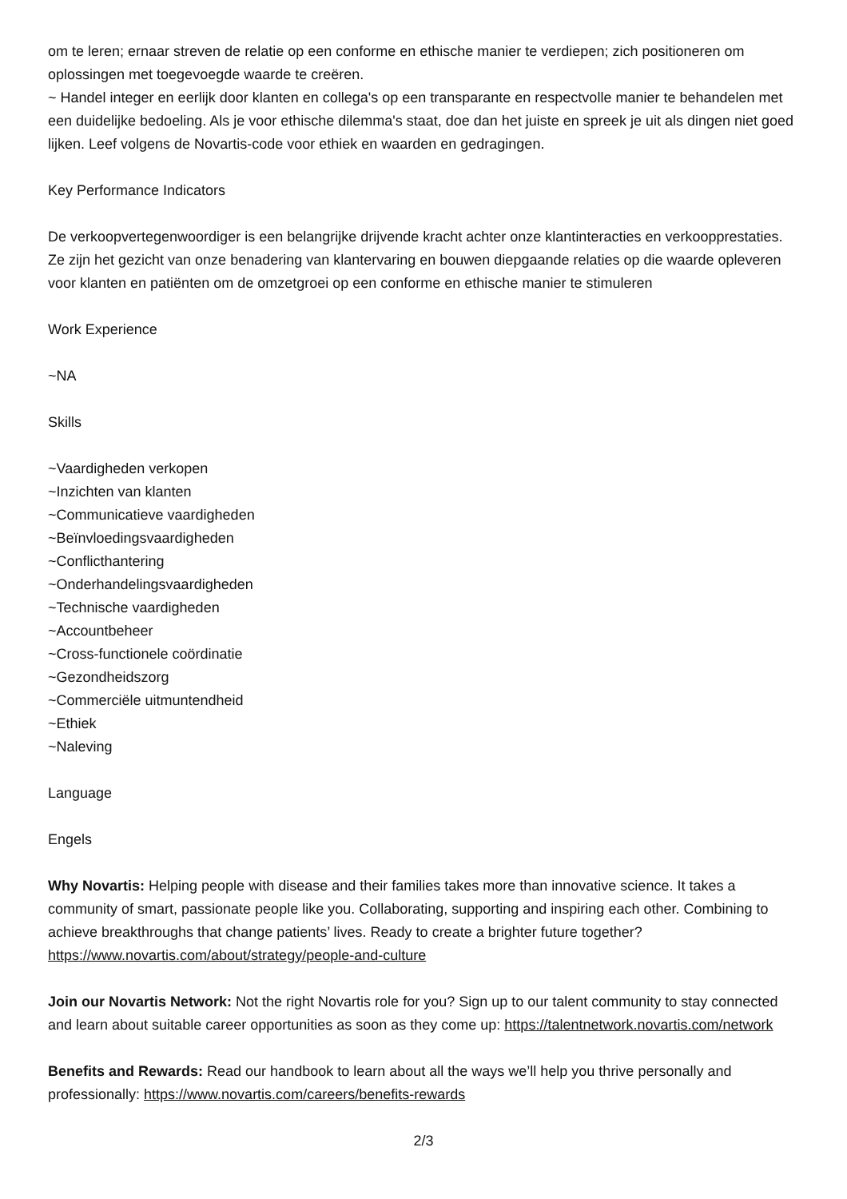om te leren; ernaar streven de relatie op een conforme en ethische manier te verdiepen; zich positioneren om oplossingen met toegevoegde waarde te creëren.
~ Handel integer en eerlijk door klanten en collega's op een transparante en respectvolle manier te behandelen met een duidelijke bedoeling. Als je voor ethische dilemma's staat, doe dan het juiste en spreek je uit als dingen niet goed lijken. Leef volgens de Novartis-code voor ethiek en waarden en gedragingen.
Key Performance Indicators
De verkoopvertegenwoordiger is een belangrijke drijvende kracht achter onze klantinteracties en verkoopprestaties. Ze zijn het gezicht van onze benadering van klantervaring en bouwen diepgaande relaties op die waarde opleveren voor klanten en patiënten om de omzetgroei op een conforme en ethische manier te stimuleren
Work Experience
~NA
Skills
~Vaardigheden verkopen
~Inzichten van klanten
~Communicatieve vaardigheden
~Beïnvloedingsvaardigheden
~Conflicthantering
~Onderhandelingsvaardigheden
~Technische vaardigheden
~Accountbeheer
~Cross-functionele coördinatie
~Gezondheidszorg
~Commerciële uitmuntendheid
~Ethiek
~Naleving
Language
Engels
Why Novartis: Helping people with disease and their families takes more than innovative science. It takes a community of smart, passionate people like you. Collaborating, supporting and inspiring each other. Combining to achieve breakthroughs that change patients’ lives. Ready to create a brighter future together? https://www.novartis.com/about/strategy/people-and-culture
Join our Novartis Network: Not the right Novartis role for you? Sign up to our talent community to stay connected and learn about suitable career opportunities as soon as they come up: https://talentnetwork.novartis.com/network
Benefits and Rewards: Read our handbook to learn about all the ways we’ll help you thrive personally and professionally: https://www.novartis.com/careers/benefits-rewards
2/3